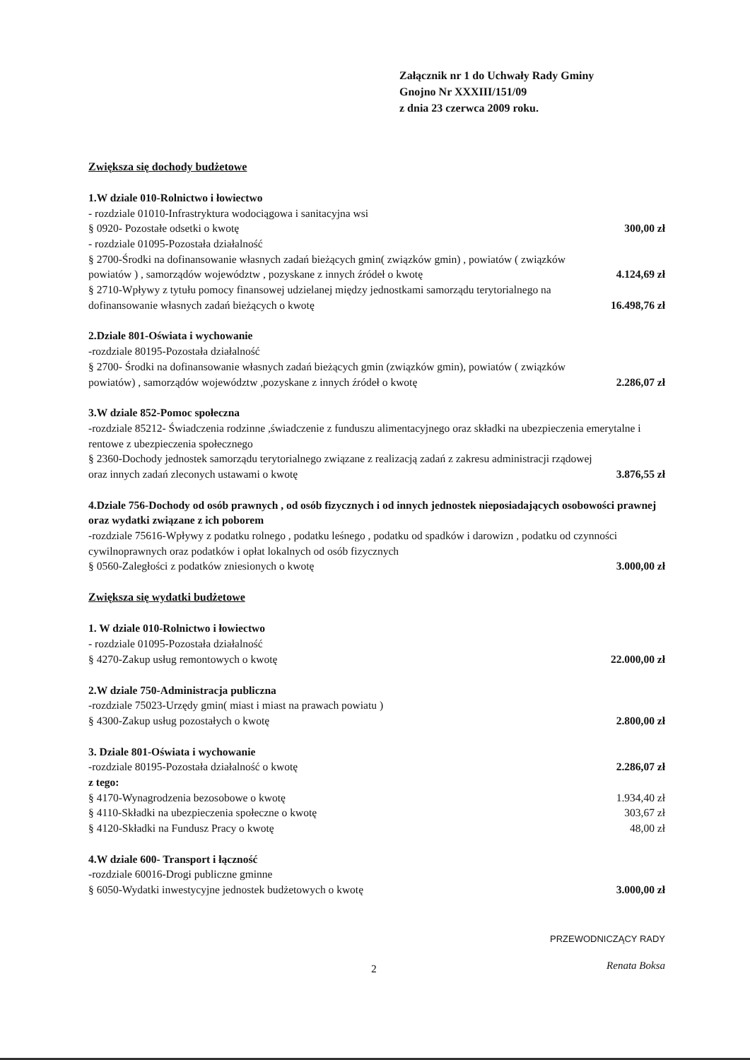Załącznik nr 1 do Uchwały Rady Gminy
Gnojno Nr XXXIII/151/09
z dnia 23 czerwca 2009 roku.
Zwiększa się dochody budżetowe
1.W dziale 010-Rolnictwo i łowiectwo
- rozdziale 01010-Infrastryktura wodociągowa i sanitacyjna wsi
§ 0920- Pozostałe odsetki o kwotę 300,00 zł
- rozdziale 01095-Pozostała działalność
§ 2700-Środki na dofinansowanie własnych zadań bieżących gmin( związków gmin) , powiatów ( związków powiatów ) , samorządów województw , pozyskane z innych źródeł o kwotę 4.124,69 zł
§ 2710-Wpływy z tytułu pomocy finansowej udzielanej między jednostkami samorządu terytorialnego na dofinansowanie własnych zadań bieżących o kwotę 16.498,76 zł
2.Dziale 801-Oświata i wychowanie
-rozdziale 80195-Pozostała działalność
§ 2700- Środki na dofinansowanie własnych zadań bieżących gmin (związków gmin), powiatów ( związków powiatów) , samorządów województw ,pozyskane z innych źródeł o kwotę 2.286,07 zł
3.W dziale 852-Pomoc społeczna
-rozdziale 85212- Świadczenia rodzinne ,świadczenie z funduszu alimentacyjnego oraz składki na ubezpieczenia emerytalne i rentowe z ubezpieczenia społecznego
§ 2360-Dochody jednostek samorządu terytorialnego związane z realizacją zadań z zakresu administracji rządowej oraz innych zadań zleconych ustawami o kwotę 3.876,55 zł
4.Dziale 756-Dochody od osób prawnych , od osób fizycznych i od innych jednostek nieposiadających osobowości prawnej oraz wydatki związane z ich poborem
-rozdziale 75616-Wpływy z podatku rolnego , podatku leśnego , podatku od spadków i darowizn , podatku od czynności cywilnoprawnych oraz podatków i opłat lokalnych od osób fizycznych
§ 0560-Zaległości z podatków zniesionych o kwotę 3.000,00 zł
Zwiększa się wydatki budżetowe
1. W dziale 010-Rolnictwo i łowiectwo
- rozdziale 01095-Pozostała działalność
§ 4270-Zakup usług remontowych o kwotę 22.000,00 zł
2.W dziale 750-Administracja publiczna
-rozdziale 75023-Urzędy gmin( miast i miast na prawach powiatu )
§ 4300-Zakup usług pozostałych o kwotę 2.800,00 zł
3. Dziale 801-Oświata i wychowanie
-rozdziale 80195-Pozostała działalność o kwotę 2.286,07 zł
z tego:
§ 4170-Wynagrodzenia bezosobowe o kwotę 1.934,40 zł
§ 4110-Składki na ubezpieczenia społeczne o kwotę 303,67 zł
§ 4120-Składki na Fundusz Pracy o kwotę 48,00 zł
4.W dziale 600- Transport i łączność
-rozdziale 60016-Drogi publiczne gminne
§ 6050-Wydatki inwestycyjne jednostek budżetowych o kwotę 3.000,00 zł
2
PRZEWODNICZĄCY RADY
Renata Boksa